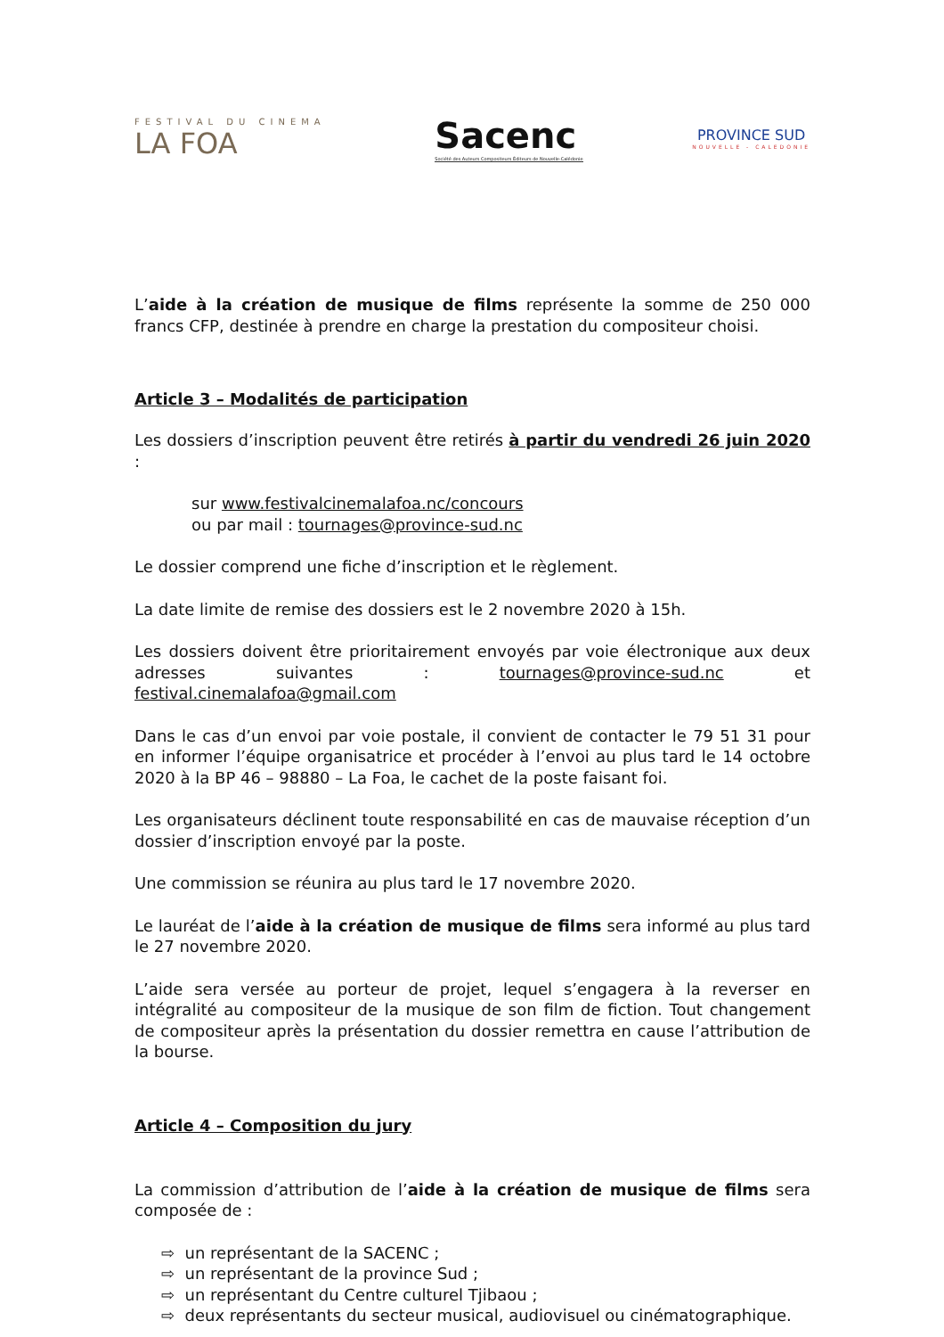FESTIVAL DU CINEMA
LA FOA
Sacenc
Société des Auteurs Compositeurs Éditeurs de Nouvelle-Calédonie
PROVINCE SUD
NOUVELLE - CALEDONIE
L’aide à la création de musique de films représente la somme de 250 000 francs CFP, destinée à prendre en charge la prestation du compositeur choisi.
Article 3 – Modalités de participation
Les dossiers d’inscription peuvent être retirés à partir du vendredi 26 juin 2020 :
sur www.festivalcinemalafoa.nc/concours
ou par mail : tournages@province-sud.nc
Le dossier comprend une fiche d’inscription et le règlement.
La date limite de remise des dossiers est le 2 novembre 2020 à 15h.
Les dossiers doivent être prioritairement envoyés par voie électronique aux deux adresses suivantes : tournages@province-sud.nc et festival.cinemalafoa@gmail.com
Dans le cas d’un envoi par voie postale, il convient de contacter le 79 51 31 pour en informer l’équipe organisatrice et procéder à l’envoi au plus tard le 14 octobre 2020 à la BP 46 – 98880 – La Foa, le cachet de la poste faisant foi.
Les organisateurs déclinent toute responsabilité en cas de mauvaise réception d’un dossier d’inscription envoyé par la poste.
Une commission se réunira au plus tard le 17 novembre 2020.
Le lauréat de l’aide à la création de musique de films sera informé au plus tard le 27 novembre 2020.
L’aide sera versée au porteur de projet, lequel s’engagera à la reverser en intégralité au compositeur de la musique de son film de fiction. Tout changement de compositeur après la présentation du dossier remettra en cause l’attribution de la bourse.
Article 4 – Composition du jury
La commission d’attribution de l’aide à la création de musique de films sera composée de :
⇨ un représentant de la SACENC ;
⇨ un représentant de la province Sud ;
⇨ un représentant du Centre culturel Tjibaou ;
⇨ deux représentants du secteur musical, audiovisuel ou cinématographique.